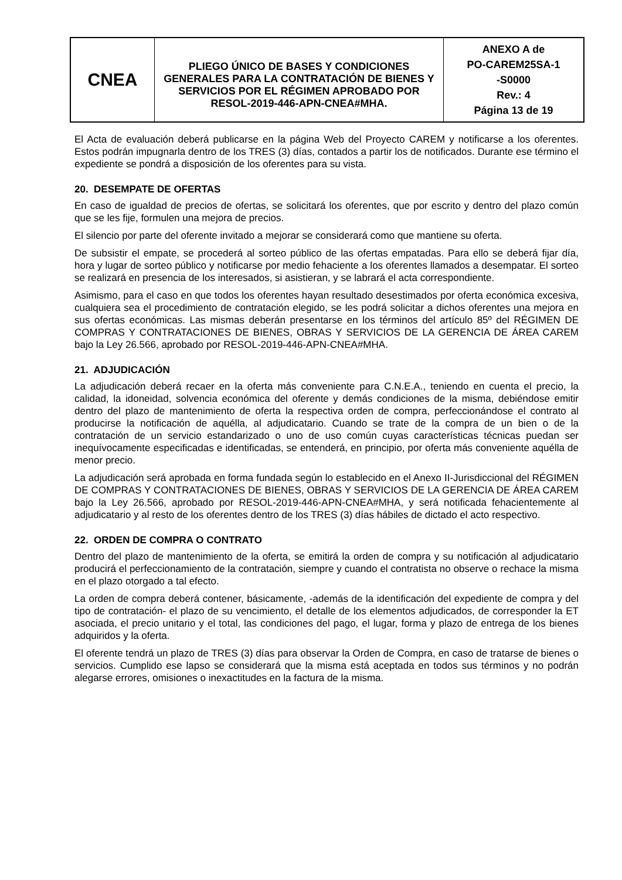| CNEA | PLIEGO ÚNICO DE BASES Y CONDICIONES GENERALES PARA LA CONTRATACIÓN DE BIENES Y SERVICIOS POR EL RÉGIMEN APROBADO POR RESOL-2019-446-APN-CNEA#MHA. | ANEXO A de PO-CAREM25SA-1 -S0000 Rev.: 4 Página 13 de 19 |
El Acta de evaluación deberá publicarse en la página Web del Proyecto CAREM y notificarse a los oferentes. Estos podrán impugnarla dentro de los TRES (3) días, contados a partir los de notificados. Durante ese término el expediente se pondrá a disposición de los oferentes para su vista.
20. DESEMPATE DE OFERTAS
En caso de igualdad de precios de ofertas, se solicitará los oferentes, que por escrito y dentro del plazo común que se les fije, formulen una mejora de precios.
El silencio por parte del oferente invitado a mejorar se considerará como que mantiene su oferta.
De subsistir el empate, se procederá al sorteo público de las ofertas empatadas. Para ello se deberá fijar día, hora y lugar de sorteo público y notificarse por medio fehaciente a los oferentes llamados a desempatar. El sorteo se realizará en presencia de los interesados, si asistieran, y se labrará el acta correspondiente.
Asimismo, para el caso en que todos los oferentes hayan resultado desestimados por oferta económica excesiva, cualquiera sea el procedimiento de contratación elegido, se les podrá solicitar a dichos oferentes una mejora en sus ofertas económicas. Las mismas deberán presentarse en los términos del artículo 85º del RÉGIMEN DE COMPRAS Y CONTRATACIONES DE BIENES, OBRAS Y SERVICIOS DE LA GERENCIA DE ÁREA CAREM bajo la Ley 26.566, aprobado por RESOL-2019-446-APN-CNEA#MHA.
21. ADJUDICACIÓN
La adjudicación deberá recaer en la oferta más conveniente para C.N.E.A., teniendo en cuenta el precio, la calidad, la idoneidad, solvencia económica del oferente y demás condiciones de la misma, debiéndose emitir dentro del plazo de mantenimiento de oferta la respectiva orden de compra, perfeccionándose el contrato al producirse la notificación de aquélla, al adjudicatario. Cuando se trate de la compra de un bien o de la contratación de un servicio estandarizado o uno de uso común cuyas características técnicas puedan ser inequívocamente especificadas e identificadas, se entenderá, en principio, por oferta más conveniente aquélla de menor precio.
La adjudicación será aprobada en forma fundada según lo establecido en el Anexo II-Jurisdiccional del RÉGIMEN DE COMPRAS Y CONTRATACIONES DE BIENES, OBRAS Y SERVICIOS DE LA GERENCIA DE ÁREA CAREM bajo la Ley 26.566, aprobado por RESOL-2019-446-APN-CNEA#MHA, y será notificada fehacientemente al adjudicatario y al resto de los oferentes dentro de los TRES (3) días hábiles de dictado el acto respectivo.
22. ORDEN DE COMPRA O CONTRATO
Dentro del plazo de mantenimiento de la oferta, se emitirá la orden de compra y su notificación al adjudicatario producirá el perfeccionamiento de la contratación, siempre y cuando el contratista no observe o rechace la misma en el plazo otorgado a tal efecto.
La orden de compra deberá contener, básicamente, -además de la identificación del expediente de compra y del tipo de contratación- el plazo de su vencimiento, el detalle de los elementos adjudicados, de corresponder la ET asociada, el precio unitario y el total, las condiciones del pago, el lugar, forma y plazo de entrega de los bienes adquiridos y la oferta.
El oferente tendrá un plazo de TRES (3) días para observar la Orden de Compra, en caso de tratarse de bienes o servicios. Cumplido ese lapso se considerará que la misma está aceptada en todos sus términos y no podrán alegarse errores, omisiones o inexactitudes en la factura de la misma.